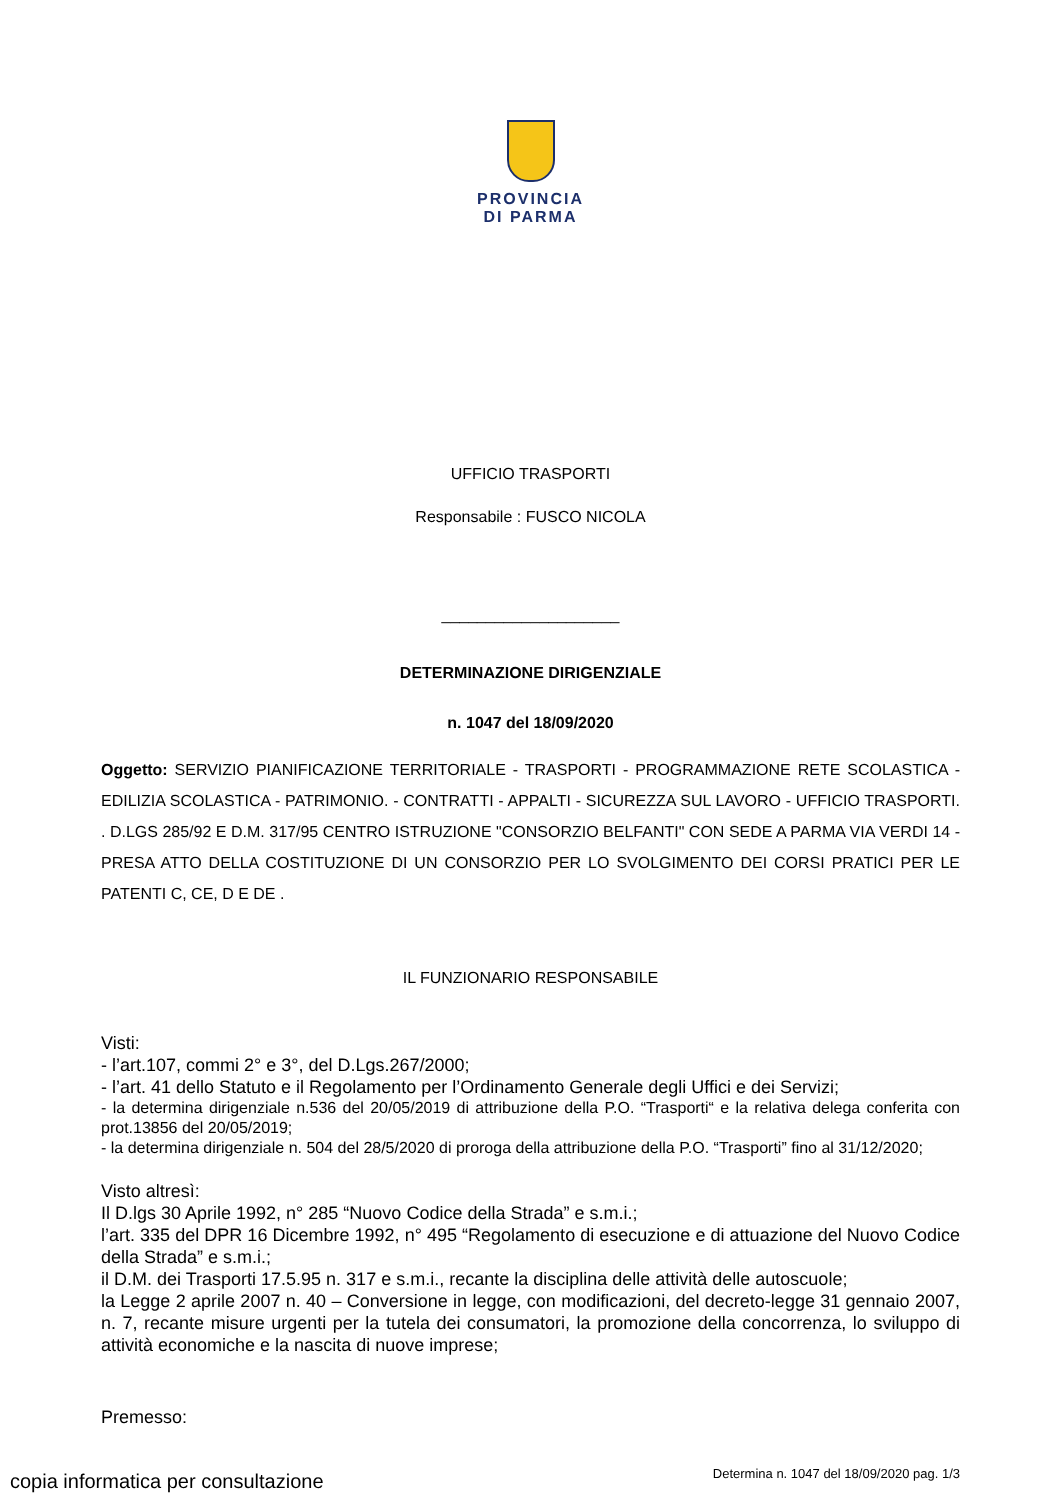PROVINCIA
DI PARMA
UFFICIO TRASPORTI
Responsabile : FUSCO NICOLA
____________________
DETERMINAZIONE DIRIGENZIALE
n. 1047 del 18/09/2020
Oggetto: SERVIZIO PIANIFICAZIONE TERRITORIALE - TRASPORTI - PROGRAMMAZIONE RETE SCOLASTICA - EDILIZIA SCOLASTICA - PATRIMONIO. - CONTRATTI - APPALTI - SICUREZZA SUL LAVORO - UFFICIO TRASPORTI. . D.LGS 285/92 E D.M. 317/95 CENTRO ISTRUZIONE "CONSORZIO BELFANTI" CON SEDE A PARMA VIA VERDI 14 - PRESA ATTO DELLA COSTITUZIONE DI UN CONSORZIO PER LO SVOLGIMENTO DEI CORSI PRATICI PER LE PATENTI C, CE, D E DE .
IL FUNZIONARIO RESPONSABILE
Visti:
- l’art.107, commi 2° e 3°, del D.Lgs.267/2000;
- l’art. 41 dello Statuto e il Regolamento per l’Ordinamento Generale degli Uffici e dei Servizi;
- la determina dirigenziale n.536 del 20/05/2019 di attribuzione della P.O. “Trasporti“ e la relativa delega conferita con prot.13856 del 20/05/2019;
- la determina dirigenziale n. 504 del 28/5/2020 di proroga della attribuzione della P.O. “Trasporti” fino al 31/12/2020;
Visto altresì:
Il D.lgs 30 Aprile 1992, n° 285 “Nuovo Codice della Strada” e s.m.i.;
l’art. 335 del DPR 16 Dicembre 1992, n° 495 “Regolamento di esecuzione e di attuazione del Nuovo Codice della Strada” e s.m.i.;
il D.M. dei Trasporti 17.5.95 n. 317 e s.m.i., recante la disciplina delle attività delle autoscuole;
la Legge 2 aprile 2007 n. 40 – Conversione in legge, con modificazioni, del decreto-legge 31 gennaio 2007, n. 7, recante misure urgenti per la tutela dei consumatori, la promozione della concorrenza, lo sviluppo di attività economiche e la nascita di nuove imprese;
Premesso:
Determina n. 1047 del 18/09/2020 pag. 1/3
copia informatica per consultazione